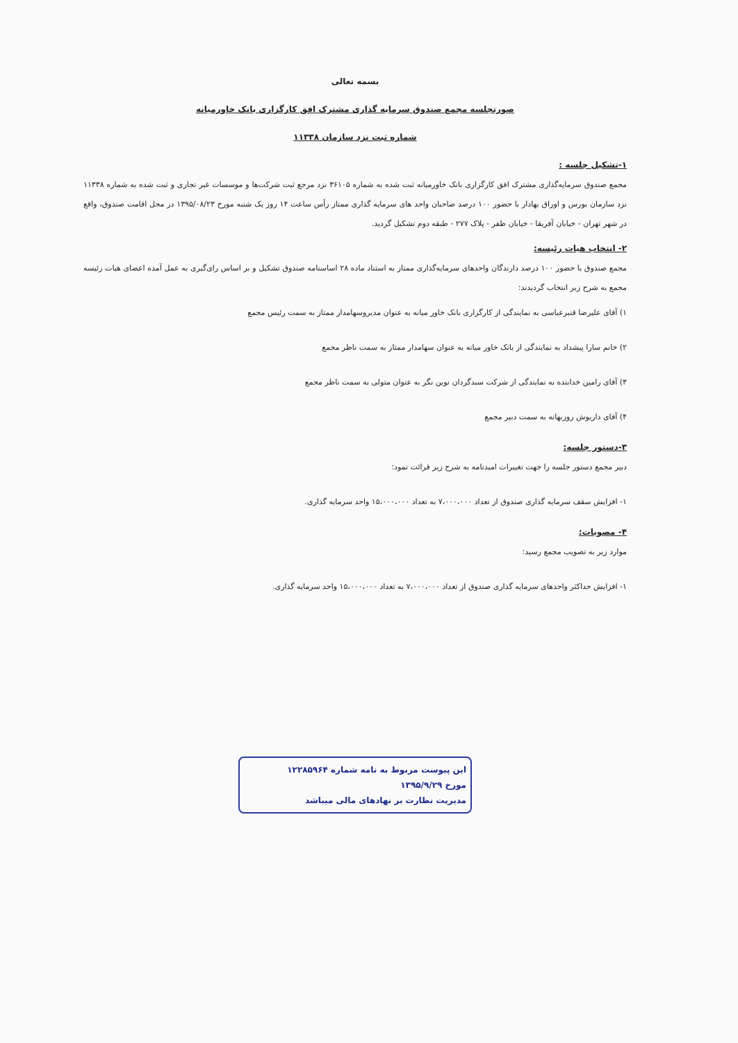بسمه تعالی
صورتجلسه مجمع صندوق سرمایه گذاری مشترک افق کارگزاری بانک خاورمیانه
شماره ثبت نزد سازمان ۱۱۳۳۸
۱-تشکیل جلسه :
مجمع صندوق سرمایه‌گذاری مشترک افق کارگزاری بانک خاورمیانه ثبت شده به شماره ۳۶۱۰۵ نزد مرجع ثبت شرکت‌ها و موسسات غیر تجاری و ثبت شده به شماره ۱۱۳۳۸ نزد سازمان بورس و اوراق بهادار با حضور ۱۰۰ درصد صاحبان واحد های سرمایه گذاری ممتاز رأس ساعت ۱۴ روز یک شنبه مورخ ۱۳۹۵/۰۸/۲۳ در محل اقامت صندوق، واقع در شهر تهران - خیابان آفریقا - خیابان ظفر - پلاک ۲۷۷ - طبقه دوم تشکیل گردید.
۲- انتخاب هیات رئیسه:
مجمع صندوق با حضور ۱۰۰ درصد دارندگان واحدهای سرمایه‌گذاری ممتاز به استناد ماده ۲۸ اساسنامه صندوق تشکیل و بر اساس رای‌گیری به عمل آمده اعضای هیات رئیسه مجمع به شرح زیر انتخاب گردیدند:
۱) آقای علیرضا قنبرعباسی به نمایندگی از کارگزاری بانک خاور میانه به عنوان مدیروسهامدار ممتاز به سمت رئیس مجمع
۲) خانم سارا پیشداد به نمایندگی از بانک خاور میانه به عنوان سهامدار ممتاز به سمت ناظر مجمع
۳) آقای رامین خدابنده به نمایندگی از شرکت سبدگردان نوین نگر به عنوان متولی به سمت ناظر مجمع
۴) آقای داریوش روزبهانه به سمت دبیر مجمع
۳-دستور جلسه:
دبیر مجمع دستور جلسه را جهت تغییرات امیدنامه به شرح زیر قرائت نمود:
۱- افزایش سقف سرمایه گذاری صندوق از تعداد ۷،۰۰۰،۰۰۰ به تعداد ۱۵،۰۰۰،۰۰۰ واحد سرمایه گذاری.
۴- مصوبات:
موارد زیر به تصویب مجمع رسید:
۱- افزایش حداکثر واحدهای سرمایه گذاری صندوق از تعداد ۷،۰۰۰،۰۰۰ به تعداد ۱۵،۰۰۰،۰۰۰ واحد سرمایه گذاری.
این پیوست مربوط به نامه شماره ۱۲۲۸۵۹۶۴
مورخ ۱۳۹۵/۹/۲۹
مدیریت نظارت بر نهادهای مالی میباشد